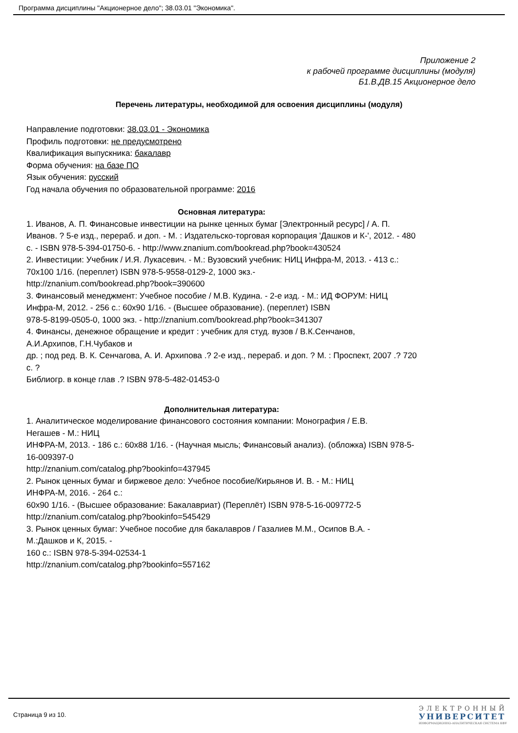Программа дисциплины "Акционерное дело"; 38.03.01 "Экономика".
Приложение 2
к рабочей программе дисциплины (модуля)
Б1.В.ДВ.15 Акционерное дело
Перечень литературы, необходимой для освоения дисциплины (модуля)
Направление подготовки: 38.03.01 - Экономика
Профиль подготовки: не предусмотрено
Квалификация выпускника: бакалавр
Форма обучения: на базе ПО
Язык обучения: русский
Год начала обучения по образовательной программе: 2016
Основная литература:
1. Иванов, А. П. Финансовые инвестиции на рынке ценных бумаг [Электронный ресурс] / А. П. Иванов. ? 5-е изд., перераб. и доп. - М. : Издательско-торговая корпорация 'Дашков и К-', 2012. - 480 с. - ISBN 978-5-394-01750-6. - http://www.znanium.com/bookread.php?book=430524
2. Инвестиции: Учебник / И.Я. Лукасевич. - М.: Вузовский учебник: НИЦ Инфра-М, 2013. - 413 с.: 70x100 1/16. (переплет) ISBN 978-5-9558-0129-2, 1000 экз.-
http://znanium.com/bookread.php?book=390600
3. Финансовый менеджмент: Учебное пособие / М.В. Кудина. - 2-е изд. - М.: ИД ФОРУМ: НИЦ Инфра-М, 2012. - 256 с.: 60x90 1/16. - (Высшее образование). (переплет) ISBN
978-5-8199-0505-0, 1000 экз. - http://znanium.com/bookread.php?book=341307
4. Финансы, денежное обращение и кредит : учебник для студ. вузов / В.К.Сенчанов,
А.И.Архипов, Г.Н.Чубаков и
др. ; под ред. В. К. Сенчагова, А. И. Архипова .? 2-е изд., перераб. и доп. ? М. : Проспект, 2007 .? 720 с. ?
Библиогр. в конце глав .? ISBN 978-5-482-01453-0
Дополнительная литература:
1. Аналитическое моделирование финансового состояния компании: Монография / Е.В.
Негашев - М.: НИЦ
ИНФРА-М, 2013. - 186 с.: 60x88 1/16. - (Научная мысль; Финансовый анализ). (обложка) ISBN 978-5-16-009397-0
http://znanium.com/catalog.php?bookinfo=437945
2. Рынок ценных бумаг и биржевое дело: Учебное пособие/Кирьянов И. В. - М.: НИЦ
ИНФРА-М, 2016. - 264 с.:
60x90 1/16. - (Высшее образование: Бакалавриат) (Переплёт) ISBN 978-5-16-009772-5
http://znanium.com/catalog.php?bookinfo=545429
3. Рынок ценных бумаг: Учебное пособие для бакалавров / Газалиев М.М., Осипов В.А. -
М.:Дашков и К, 2015. -
160 с.: ISBN 978-5-394-02534-1
http://znanium.com/catalog.php?bookinfo=557162
Страница 9 из 10.
ЭЛЕКТРОННЫЙ
УНИВЕРСИТЕТ
ИНФОРМАЦИОННО-АНАЛИТИЧЕСКАЯ СИСТЕМА КФУ